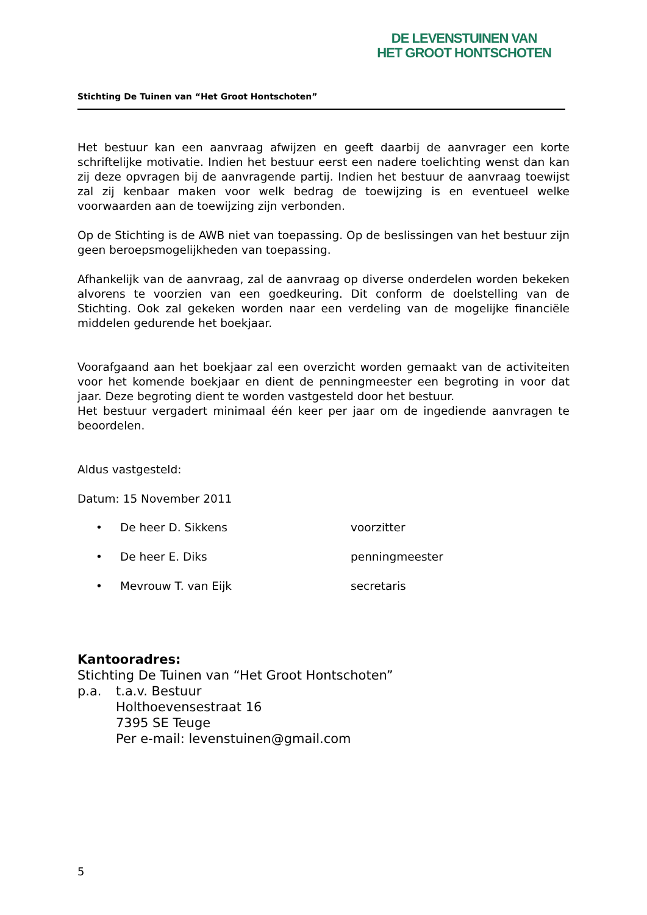DE LEVENSTUINEN VAN
HET GROOT HONTSCHOTEN
Stichting De Tuinen van “Het Groot Hontschoten”
Het bestuur kan een aanvraag afwijzen en geeft daarbij de aanvrager een korte schriftelijke motivatie. Indien het bestuur eerst een nadere toelichting wenst dan kan zij deze opvragen bij de aanvragende partij. Indien het bestuur de aanvraag toewijst zal zij kenbaar maken voor welk bedrag de toewijzing is en eventueel welke voorwaarden aan de toewijzing zijn verbonden.
Op de Stichting is de AWB niet van toepassing. Op de beslissingen van het bestuur zijn geen beroepsmogelijkheden van toepassing.
Afhankelijk van de aanvraag, zal de aanvraag op diverse onderdelen worden bekeken alvorens te voorzien van een goedkeuring. Dit conform de doelstelling van de Stichting. Ook zal gekeken worden naar een verdeling van de mogelijke financiële middelen gedurende het boekjaar.
Voorafgaand aan het boekjaar zal een overzicht worden gemaakt van de activiteiten voor het komende boekjaar en dient de penningmeester een begroting in voor dat jaar. Deze begroting dient te worden vastgesteld door het bestuur.
Het bestuur vergadert minimaal één keer per jaar om de ingediende aanvragen te beoordelen.
Aldus vastgesteld:
Datum: 15 November 2011
• De heer D. Sikkens voorzitter
• De heer E. Diks penningmeester
• Mevrouw T. van Eijk secretaris
Kantooradres:
Stichting De Tuinen van “Het Groot Hontschoten”
p.a. t.a.v. Bestuur
Holthoevensestraat 16
7395 SE Teuge
Per e-mail: levenstuinen@gmail.com
5